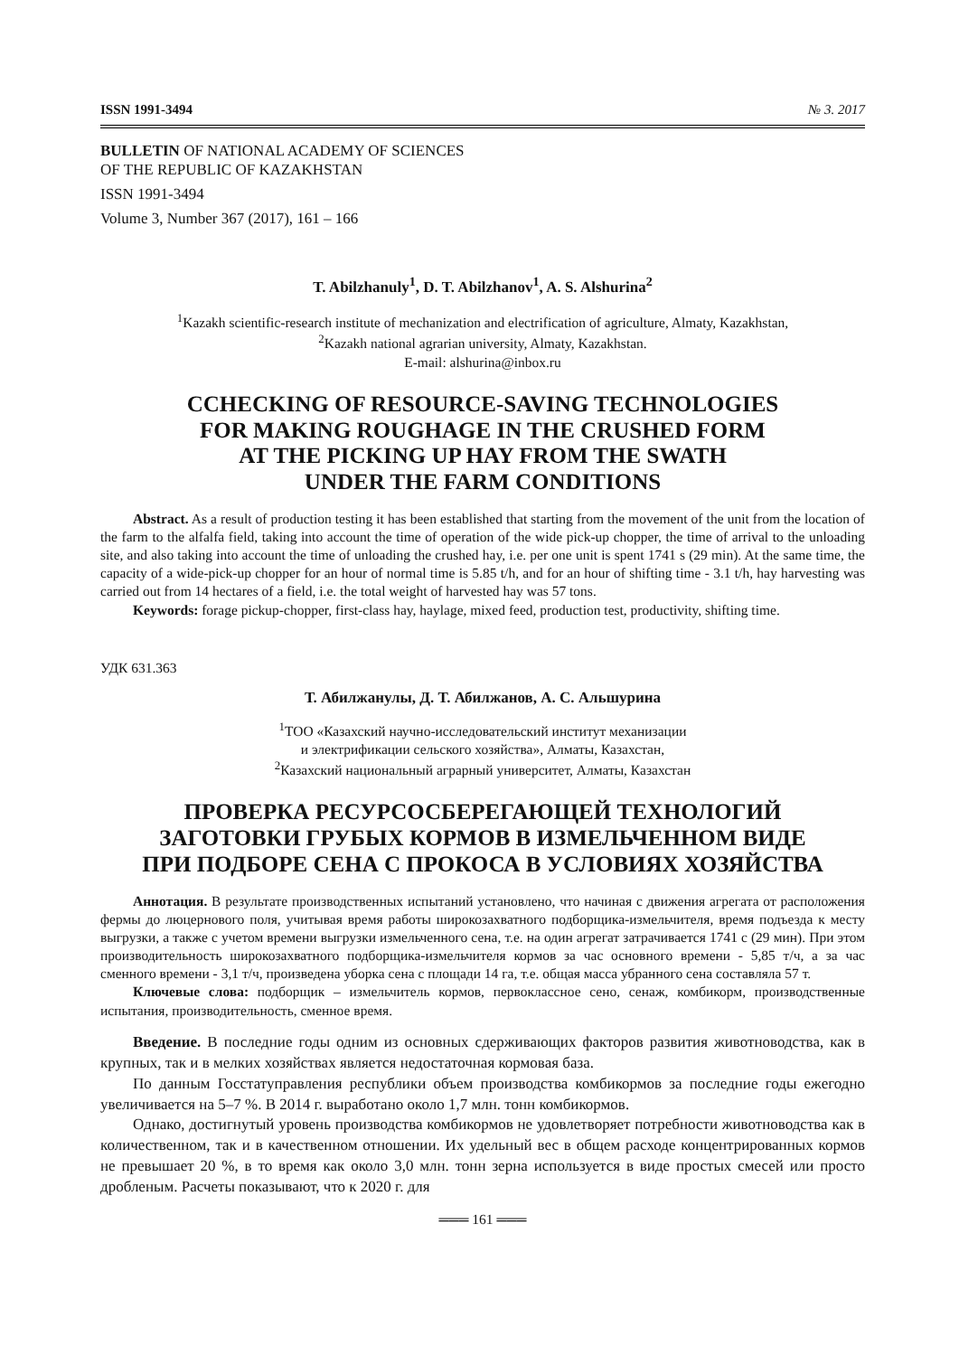ISSN 1991-3494 № 3. 2017
BULLETIN OF NATIONAL ACADEMY OF SCIENCES
OF THE REPUBLIC OF KAZAKHSTAN
ISSN 1991-3494
Volume 3, Number 367 (2017), 161 – 166
T. Abilzhanuly<sup>1</sup>, D. T. Abilzhanov<sup>1</sup>, A. S. Alshurina<sup>2</sup>
<sup>1</sup> Kazakh scientific-research institute of mechanization and electrification of agriculture, Almaty, Kazakhstan,
<sup>2</sup> Kazakh national agrarian university, Almaty, Kazakhstan.
E-mail: alshurina@inbox.ru
CCHECKING OF RESOURCE-SAVING TECHNOLOGIES
FOR MAKING ROUGHAGE IN THE CRUSHED FORM
AT THE PICKING UP HAY FROM THE SWATH
UNDER THE FARM CONDITIONS
Abstract. As a result of production testing it has been established that starting from the movement of the unit from the location of the farm to the alfalfa field, taking into account the time of operation of the wide pick-up chopper, the time of arrival to the unloading site, and also taking into account the time of unloading the crushed hay, i.e. per one unit is spent 1741 s (29 min). At the same time, the capacity of a wide-pick-up chopper for an hour of normal time is 5.85 t/h, and for an hour of shifting time - 3.1 t/h, hay harvesting was carried out from 14 hectares of a field, i.e. the total weight of harvested hay was 57 tons.
Keywords: forage pickup-chopper, first-class hay, haylage, mixed feed, production test, productivity, shifting time.
УДК 631.363
Т. Абилжанулы, Д. Т. Абилжанов, А. С. Альшурина
<sup>1</sup> ТОО «Казахский научно-исследовательский институт механизации
и электрификации сельского хозяйства», Алматы, Казахстан,
<sup>2</sup> Казахский национальный аграрный университет, Алматы, Казахстан
ПРОВЕРКА РЕСУРСОСБЕРЕГАЮЩЕЙ ТЕХНОЛОГИЙ
ЗАГОТОВКИ ГРУБЫХ КОРМОВ В ИЗМЕЛЬЧЕННОМ ВИДЕ
ПРИ ПОДБОРЕ СЕНА С ПРОКОСА В УСЛОВИЯХ ХОЗЯЙСТВА
Аннотация. В результате производственных испытаний установлено, что начиная с движения агрегата от расположения фермы до люцернового поля, учитывая время работы широкозахватного подборщика-измельчителя, время подъезда к месту выгрузки, а также с учетом времени выгрузки измельченного сена, т.е. на один агрегат затрачивается 1741 с (29 мин). При этом производительность широкозахватного подборщика-измельчителя кормов за час основного времени - 5,85 т/ч, а за час сменного времени - 3,1 т/ч, произведена уборка сена с площади 14 га, т.е. общая масса убранного сена составляла 57 т.
Ключевые слова: подборщик – измельчитель кормов, первоклассное сено, сенаж, комбикорм, производственные испытания, производительность, сменное время.
Введение. В последние годы одним из основных сдерживающих факторов развития животноводства, как в крупных, так и в мелких хозяйствах является недостаточная кормовая база.
По данным Госстатуправления республики объем производства комбикормов за последние годы ежегодно увеличивается на 5–7 %. В 2014 г. выработано около 1,7 млн. тонн комбикормов.
Однако, достигнутый уровень производства комбикормов не удовлетворяет потребности животноводства как в количественном, так и в качественном отношении. Их удельный вес в общем расходе концентрированных кормов не превышает 20 %, в то время как около 3,0 млн. тонн зерна используется в виде простых смесей или просто дробленым. Расчеты показывают, что к 2020 г. для
═══ 161 ═══